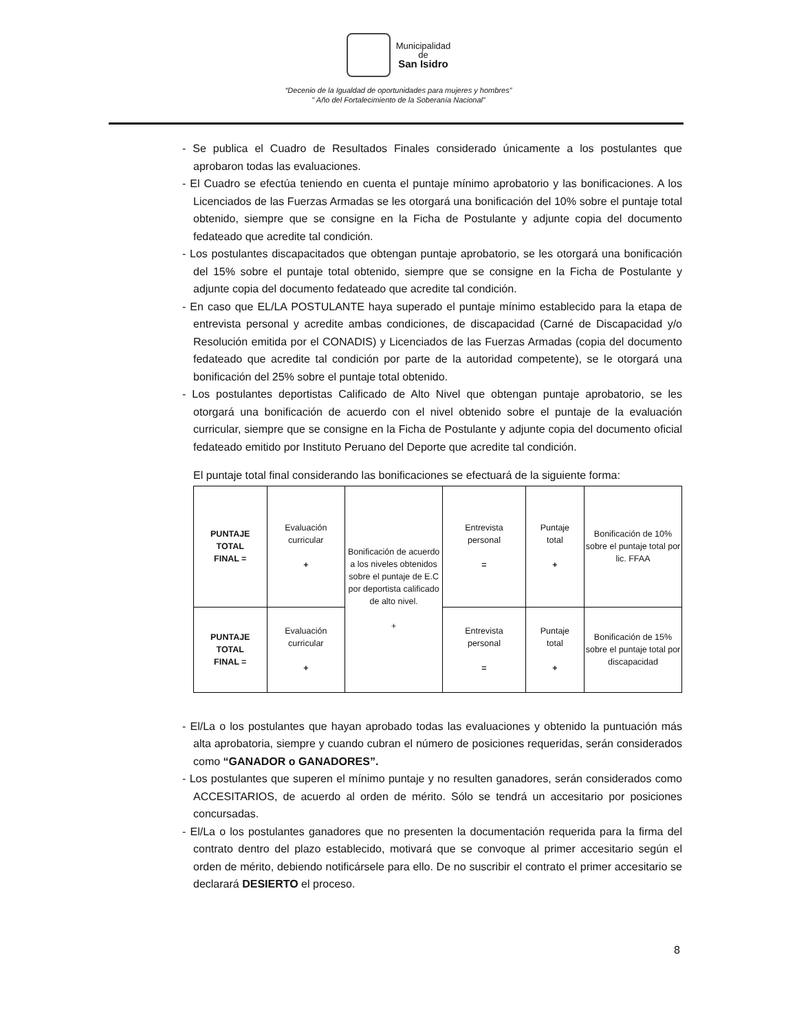Municipalidad
de
San Isidro
“Decenio de la Igualdad de oportunidades para mujeres y hombres”
" Año del Fortalecimiento de la Soberanía Nacional”
- Se publica el Cuadro de Resultados Finales considerado únicamente a los postulantes que aprobaron todas las evaluaciones.
- El Cuadro se efectúa teniendo en cuenta el puntaje mínimo aprobatorio y las bonificaciones. A los Licenciados de las Fuerzas Armadas se les otorgará una bonificación del 10% sobre el puntaje total obtenido, siempre que se consigne en la Ficha de Postulante y adjunte copia del documento fedateado que acredite tal condición.
- Los postulantes discapacitados que obtengan puntaje aprobatorio, se les otorgará una bonificación del 15% sobre el puntaje total obtenido, siempre que se consigne en la Ficha de Postulante y adjunte copia del documento fedateado que acredite tal condición.
- En caso que EL/LA POSTULANTE haya superado el puntaje mínimo establecido para la etapa de entrevista personal y acredite ambas condiciones, de discapacidad (Carné de Discapacidad y/o Resolución emitida por el CONADIS) y Licenciados de las Fuerzas Armadas (copia del documento fedateado que acredite tal condición por parte de la autoridad competente), se le otorgará una bonificación del 25% sobre el puntaje total obtenido.
- Los postulantes deportistas Calificado de Alto Nivel que obtengan puntaje aprobatorio, se les otorgará una bonificación de acuerdo con el nivel obtenido sobre el puntaje de la evaluación curricular, siempre que se consigne en la Ficha de Postulante y adjunte copia del documento oficial fedateado emitido por Instituto Peruano del Deporte que acredite tal condición.
El puntaje total final considerando las bonificaciones se efectuará de la siguiente forma:
| PUNTAJE TOTAL FINAL = | Evaluación curricular + | Bonificación de acuerdo a los niveles obtenidos sobre el puntaje de E.C por deportista calificado de alto nivel. + | Entrevista personal = | Puntaje total + | Bonificación de 10% sobre el puntaje total por lic. FFAA |
| PUNTAJE TOTAL FINAL = | Evaluación curricular + | | Entrevista personal = | Puntaje total + | Bonificación de 15% sobre el puntaje total por discapacidad |
- El/La o los postulantes que hayan aprobado todas las evaluaciones y obtenido la puntuación más alta aprobatoria, siempre y cuando cubran el número de posiciones requeridas, serán considerados como “GANADOR o GANADORES”.
- Los postulantes que superen el mínimo puntaje y no resulten ganadores, serán considerados como ACCESITARIOS, de acuerdo al orden de mérito. Sólo se tendrá un accesitario por posiciones concursadas.
- El/La o los postulantes ganadores que no presenten la documentación requerida para la firma del contrato dentro del plazo establecido, motivará que se convoque al primer accesitario según el orden de mérito, debiendo notificársele para ello. De no suscribir el contrato el primer accesitario se declarará DESIERTO el proceso.
8